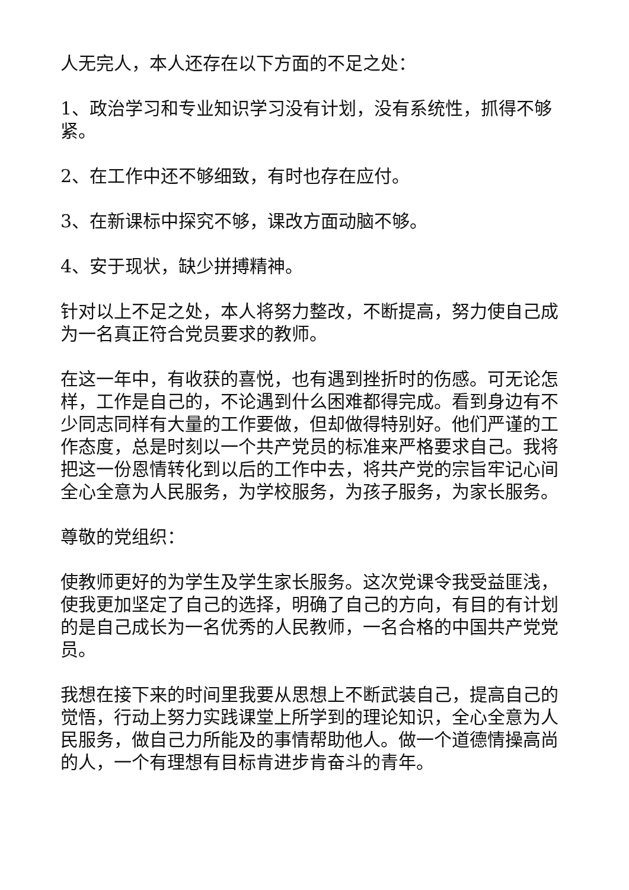人无完人，本人还存在以下方面的不足之处：
1、政治学习和专业知识学习没有计划，没有系统性，抓得不够紧。
2、在工作中还不够细致，有时也存在应付。
3、在新课标中探究不够，课改方面动脑不够。
4、安于现状，缺少拼搏精神。
针对以上不足之处，本人将努力整改，不断提高，努力使自己成为一名真正符合党员要求的教师。
在这一年中，有收获的喜悦，也有遇到挫折时的伤感。可无论怎样，工作是自己的，不论遇到什么困难都得完成。看到身边有不少同志同样有大量的工作要做，但却做得特别好。他们严谨的工作态度，总是时刻以一个共产党员的标准来严格要求自己。我将把这一份恩情转化到以后的工作中去，将共产党的宗旨牢记心间全心全意为人民服务，为学校服务，为孩子服务，为家长服务。
尊敬的党组织：
使教师更好的为学生及学生家长服务。这次党课令我受益匪浅，使我更加坚定了自己的选择，明确了自己的方向，有目的有计划的是自己成长为一名优秀的人民教师，一名合格的中国共产党党员。
我想在接下来的时间里我要从思想上不断武装自己，提高自己的觉悟，行动上努力实践课堂上所学到的理论知识，全心全意为人民服务，做自己力所能及的事情帮助他人。做一个道德情操高尚的人，一个有理想有目标肯进步肯奋斗的青年。